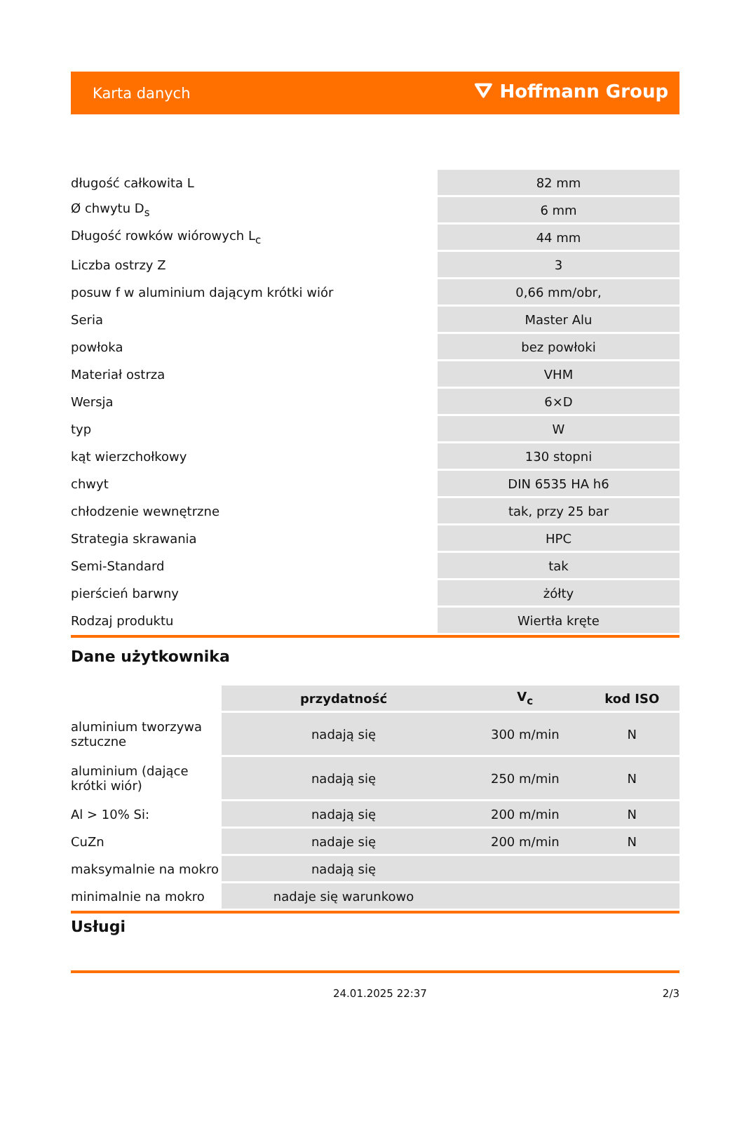Karta danych ⛛ Hoffmann Group
| długość całkowita L | 82 mm |
| Ø chwytu D<sub>s</sub> | 6 mm |
| Długość rowków wiórowych L<sub>c</sub> | 44 mm |
| Liczba ostrzy Z | 3 |
| posuw f w aluminium dającym krótki wiór | 0,66 mm/obr, |
| Seria | Master Alu |
| powłoka | bez powłoki |
| Materiał ostrza | VHM |
| Wersja | 6×D |
| typ | W |
| kąt wierzchołkowy | 130 stopni |
| chwyt | DIN 6535 HA h6 |
| chłodzenie wewnętrzne | tak, przy 25 bar |
| Strategia skrawania | HPC |
| Semi-Standard | tak |
| pierścień barwny | żółty |
| Rodzaj produktu | Wiertła kręte |
Dane użytkownika
| | przydatność | V<sub>c</sub> | kod ISO |
| --- | --- | --- | --- |
| aluminium tworzywa sztuczne | nadają się | 300 m/min | N |
| aluminium (dające krótki wiór) | nadają się | 250 m/min | N |
| Al > 10% Si: | nadają się | 200 m/min | N |
| CuZn | nadaje się | 200 m/min | N |
| maksymalnie na mokro | nadają się | | |
| minimalnie na mokro | nadaje się warunkowo | | |
Usługi
24.01.2025 22:37 2/3